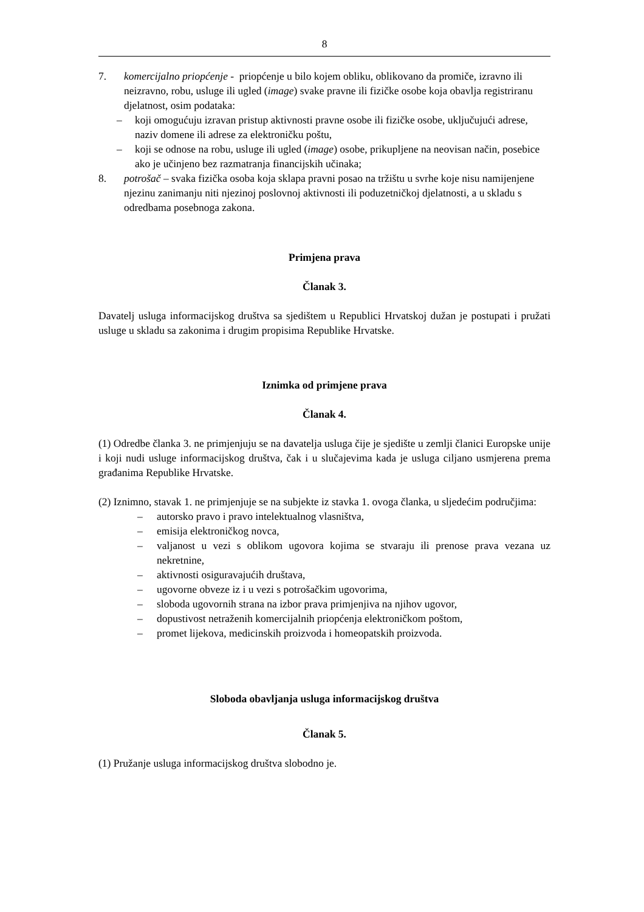8
7. komercijalno priopćenje - priopćenje u bilo kojem obliku, oblikovano da promiče, izravno ili neizravno, robu, usluge ili ugled (image) svake pravne ili fizičke osobe koja obavlja registriranu djelatnost, osim podataka:
– koji omogućuju izravan pristup aktivnosti pravne osobe ili fizičke osobe, uključujući adrese, naziv domene ili adrese za elektroničku poštu,
– koji se odnose na robu, usluge ili ugled (image) osobe, prikupljene na neovisan način, posebice ako je učinjeno bez razmatranja financijskih učinaka;
8. potrošač – svaka fizička osoba koja sklapa pravni posao na tržištu u svrhe koje nisu namijenjene njezinu zanimanju niti njezinoj poslovnoj aktivnosti ili poduzetničkoj djelatnosti, a u skladu s odredbama posebnoga zakona.
Primjena prava
Članak 3.
Davatelj usluga informacijskog društva sa sjedištem u Republici Hrvatskoj dužan je postupati i pružati usluge u skladu sa zakonima i drugim propisima Republike Hrvatske.
Iznimka od primjene prava
Članak 4.
(1) Odredbe članka 3. ne primjenjuju se na davatelja usluga čije je sjedište u zemlji članici Europske unije i koji nudi usluge informacijskog društva, čak i u slučajevima kada je usluga ciljano usmjerena prema građanima Republike Hrvatske.
(2) Iznimno, stavak 1. ne primjenjuje se na subjekte iz stavka 1. ovoga članka, u sljedećim područjima:
– autorsko pravo i pravo intelektualnog vlasništva,
– emisija elektroničkog novca,
– valjanost u vezi s oblikom ugovora kojima se stvaraju ili prenose prava vezana uz nekretnine,
– aktivnosti osiguravajućih društava,
– ugovorne obveze iz i u vezi s potrošačkim ugovorima,
– sloboda ugovornih strana na izbor prava primjenjiva na njihov ugovor,
– dopustivost netraženih komercijalnih priopćenja elektroničkom poštom,
– promet lijekova, medicinskih proizvoda i homeopatskih proizvoda.
Sloboda obavljanja usluga informacijskog društva
Članak 5.
(1) Pružanje usluga informacijskog društva slobodno je.